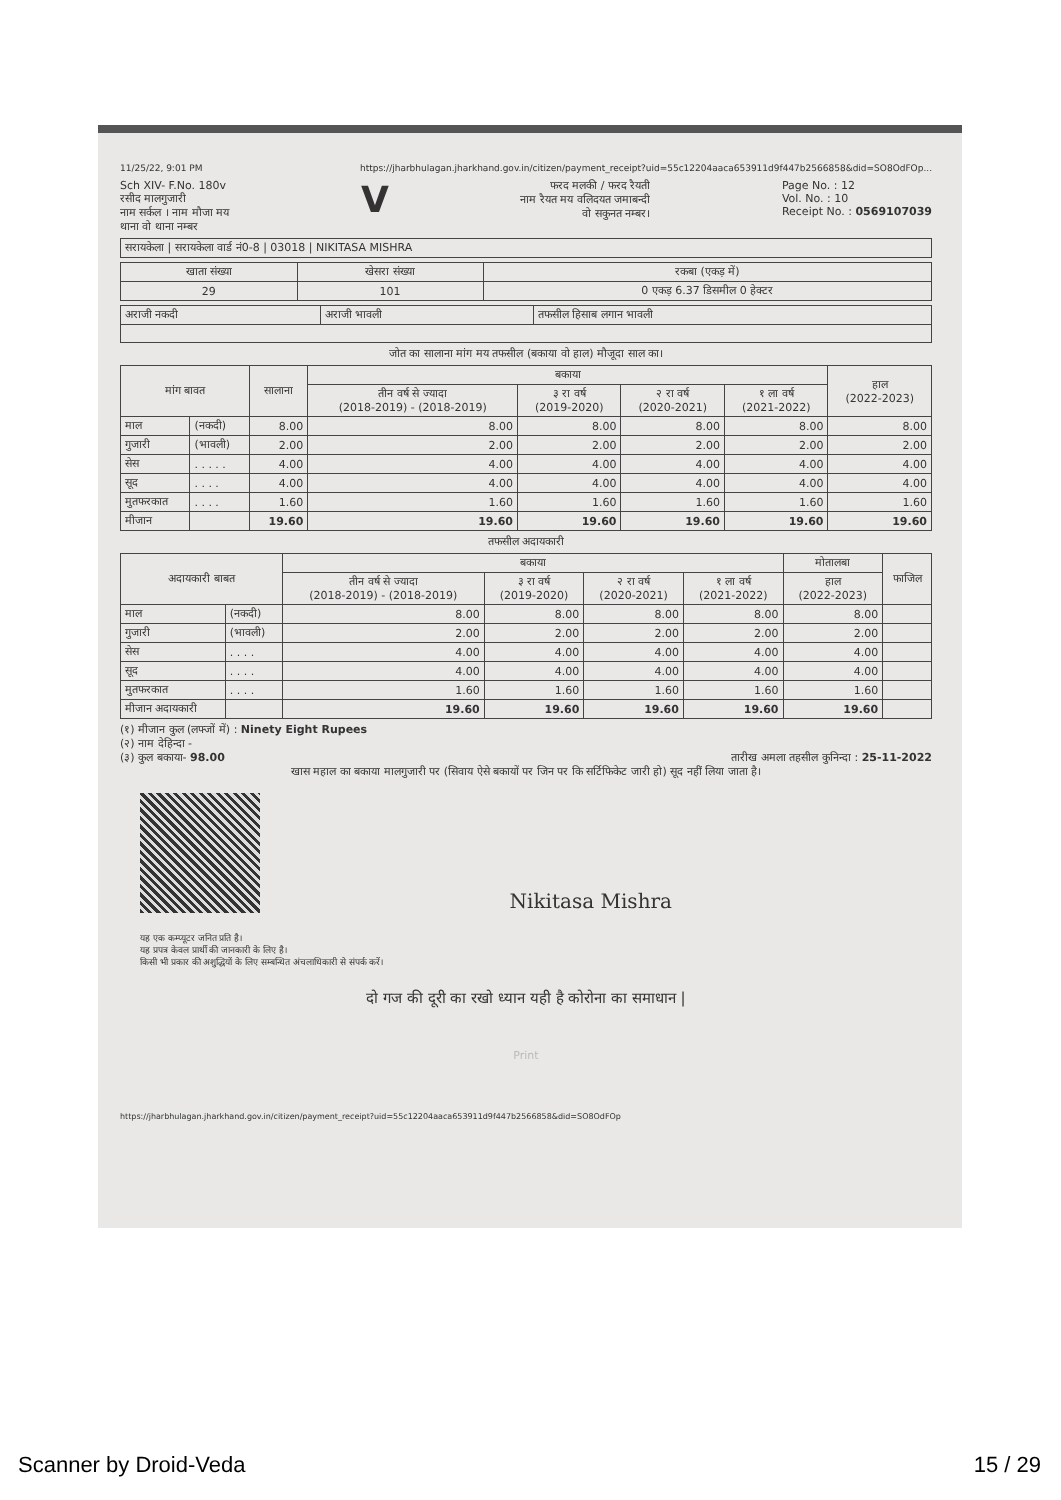11/25/22, 9:01 PM https://jharbhulagan.jharkhand.gov.in/citizen/payment_receipt?uid=55c12204aaca653911d9f447b2566858&did=SO8OdFOp...
Sch XIV- F.No. 180v
रसीद मालगुजारी
नाम सर्कल । नाम मौजा मय
थाना वो थाना नम्बर
V
फरद मलकी / फरद रैयती
नाम रैयत मय वलिदयत जमाबन्दी
वो सकुनत नम्बर।
Page No. : 12
Vol. No. : 10
Receipt No. : 0569107039
| सरायकेला / सरायकेला वार्ड नं0-8 / 03018 / NIKITASA MISHRA |
| खाता संख्या | खेसरा संख्या | रकबा (एकड़ में) |
| --- | --- | --- |
| 29 | 101 | 0 एकड़ 6.37 डिसमील 0 हेक्टर |
| अराजी नकदी | अराजी भावली | तफसील हिसाब लगान भावली |
जोत का सालाना मांग मय तफसील (बकाया वो हाल) मौजूदा साल का।
| मांग बावत | | सालाना | बकाया | | | | हाल (2022-2023) |
| --- | --- | --- | --- | --- | --- | --- | --- |
| | | | तीन वर्ष से ज्यादा (2018-2019) - (2018-2019) | ३ रा वर्ष (2019-2020) | २ रा वर्ष (2020-2021) | १ ला वर्ष (2021-2022) | |
| माल | (नकदी) | 8.00 | 8.00 | 8.00 | 8.00 | 8.00 | 8.00 |
| गुजारी | (भावली) | 2.00 | 2.00 | 2.00 | 2.00 | 2.00 | 2.00 |
| सेस | . . . . . | 4.00 | 4.00 | 4.00 | 4.00 | 4.00 | 4.00 |
| सूद | . . . . | 4.00 | 4.00 | 4.00 | 4.00 | 4.00 | 4.00 |
| मुतफरकात | . . . . | 1.60 | 1.60 | 1.60 | 1.60 | 1.60 | 1.60 |
| मीजान | | 19.60 | 19.60 | 19.60 | 19.60 | 19.60 | 19.60 |
तफसील अदायकारी
| अदायकारी बाबत | | बकाया | | | | मोतालबा | फाजिल |
| --- | --- | --- | --- | --- | --- | --- | --- |
| | | तीन वर्ष से ज्यादा (2018-2019) - (2018-2019) | ३ रा वर्ष (2019-2020) | २ रा वर्ष (2020-2021) | १ ला वर्ष (2021-2022) | हाल (2022-2023) | |
| माल | (नकदी) | 8.00 | 8.00 | 8.00 | 8.00 | 8.00 | |
| गुजारी | (भावली) | 2.00 | 2.00 | 2.00 | 2.00 | 2.00 | |
| सेस | . . . . | 4.00 | 4.00 | 4.00 | 4.00 | 4.00 | |
| सूद | . . . . | 4.00 | 4.00 | 4.00 | 4.00 | 4.00 | |
| मुतफरकात | . . . . | 1.60 | 1.60 | 1.60 | 1.60 | 1.60 | |
| मीजान अदायकारी | | 19.60 | 19.60 | 19.60 | 19.60 | 19.60 | |
(१) मीजान कुल (लफ्जों में) : Ninety Eight Rupees
(२) नाम देहिन्दा -
(३) कुल बकाया- 98.00 तारीख अमला तहसील कुनिन्दा : 25-11-2022
खास महाल का बकाया मालगुजारी पर (सिवाय ऐसे बकायों पर जिन पर कि सर्टिफिकेट जारी हो) सूद नहीं लिया जाता है।
Nikitasa Mishra
यह एक कम्प्यूटर जनित प्रति है।
यह प्रपत्र केवल प्रार्थी की जानकारी के लिए है।
किसी भी प्रकार की अशुद्धियों के लिए सम्बन्धित अंचलाधिकारी से संपर्क करें।
दो गज की दूरी का रखो ध्यान यही है कोरोना का समाधान |
Print
https://jharbhulagan.jharkhand.gov.in/citizen/payment_receipt?uid=55c12204aaca653911d9f447b2566858&did=SO8OdFOp
Scanner by Droid-Veda 15 / 29